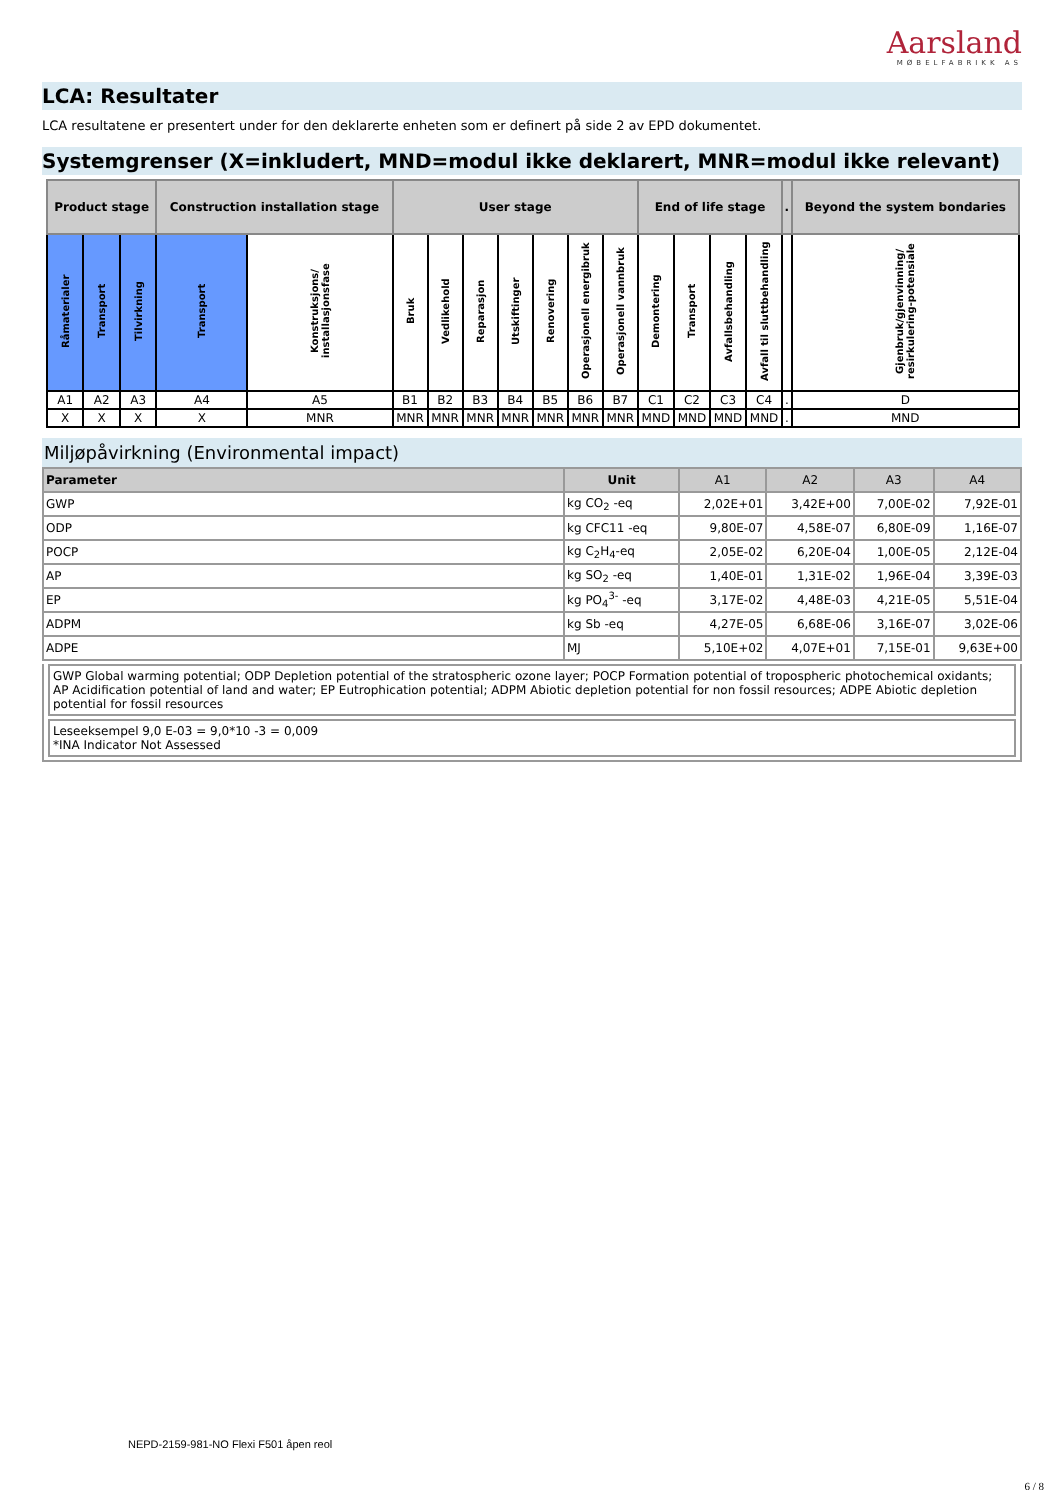Aarsland
MØBELFABRIKK AS
LCA: Resultater
LCA resultatene er presentert under for den deklarerte enheten som er definert på side 2 av EPD dokumentet.
Systemgrenser (X=inkludert, MND=modul ikke deklarert, MNR=modul ikke relevant)
| Product stage | | | Construction installation stage | | User stage | | | | | | | End of life stage | | | | . | Beyond the system bondaries |
| Råmaterialer | Transport | Tilvirkning | Transport | Konstruksjons/ installasjonsfase | Bruk | Vedlikehold | Reparasjon | Utskiftinger | Renovering | Operasjonell energibruk | Operasjonell vannbruk | Demontering | Transport | Avfallsbehandling | Avfall til sluttbehandling | | Gjenbruk/gjenvinning/ resirkulering-potensiale |
| A1 | A2 | A3 | A4 | A5 | B1 | B2 | B3 | B4 | B5 | B6 | B7 | C1 | C2 | C3 | C4 | . | D |
| X | X | X | X | MNR | MNR | MNR | MNR | MNR | MNR | MNR | MNR | MND | MND | MND | MND | . | MND |
Miljøpåvirkning (Environmental impact)
| Parameter | Unit | A1 | A2 | A3 | A4 |
| --- | --- | --- | --- | --- | --- |
| GWP | kg CO<sub>2</sub> -eq | 2,02E+01 | 3,42E+00 | 7,00E-02 | 7,92E-01 |
| ODP | kg CFC11 -eq | 9,80E-07 | 4,58E-07 | 6,80E-09 | 1,16E-07 |
| POCP | kg C<sub>2</sub>H<sub>4</sub>-eq | 2,05E-02 | 6,20E-04 | 1,00E-05 | 2,12E-04 |
| AP | kg SO<sub>2</sub> -eq | 1,40E-01 | 1,31E-02 | 1,96E-04 | 3,39E-03 |
| EP | kg PO<sub>4</sub><sup>3-</sup> -eq | 3,17E-02 | 4,48E-03 | 4,21E-05 | 5,51E-04 |
| ADPM | kg Sb -eq | 4,27E-05 | 6,68E-06 | 3,16E-07 | 3,02E-06 |
| ADPE | MJ | 5,10E+02 | 4,07E+01 | 7,15E-01 | 9,63E+00 |
GWP Global warming potential; ODP Depletion potential of the stratospheric ozone layer; POCP Formation potential of tropospheric photochemical oxidants; AP Acidification potential of land and water; EP Eutrophication potential; ADPM Abiotic depletion potential for non fossil resources; ADPE Abiotic depletion potential for fossil resources
Leseeksempel 9,0 E-03 = 9,0*10 -3 = 0,009
*INA Indicator Not Assessed
NEPD-2159-981-NO Flexi F501 åpen reol
6 / 8